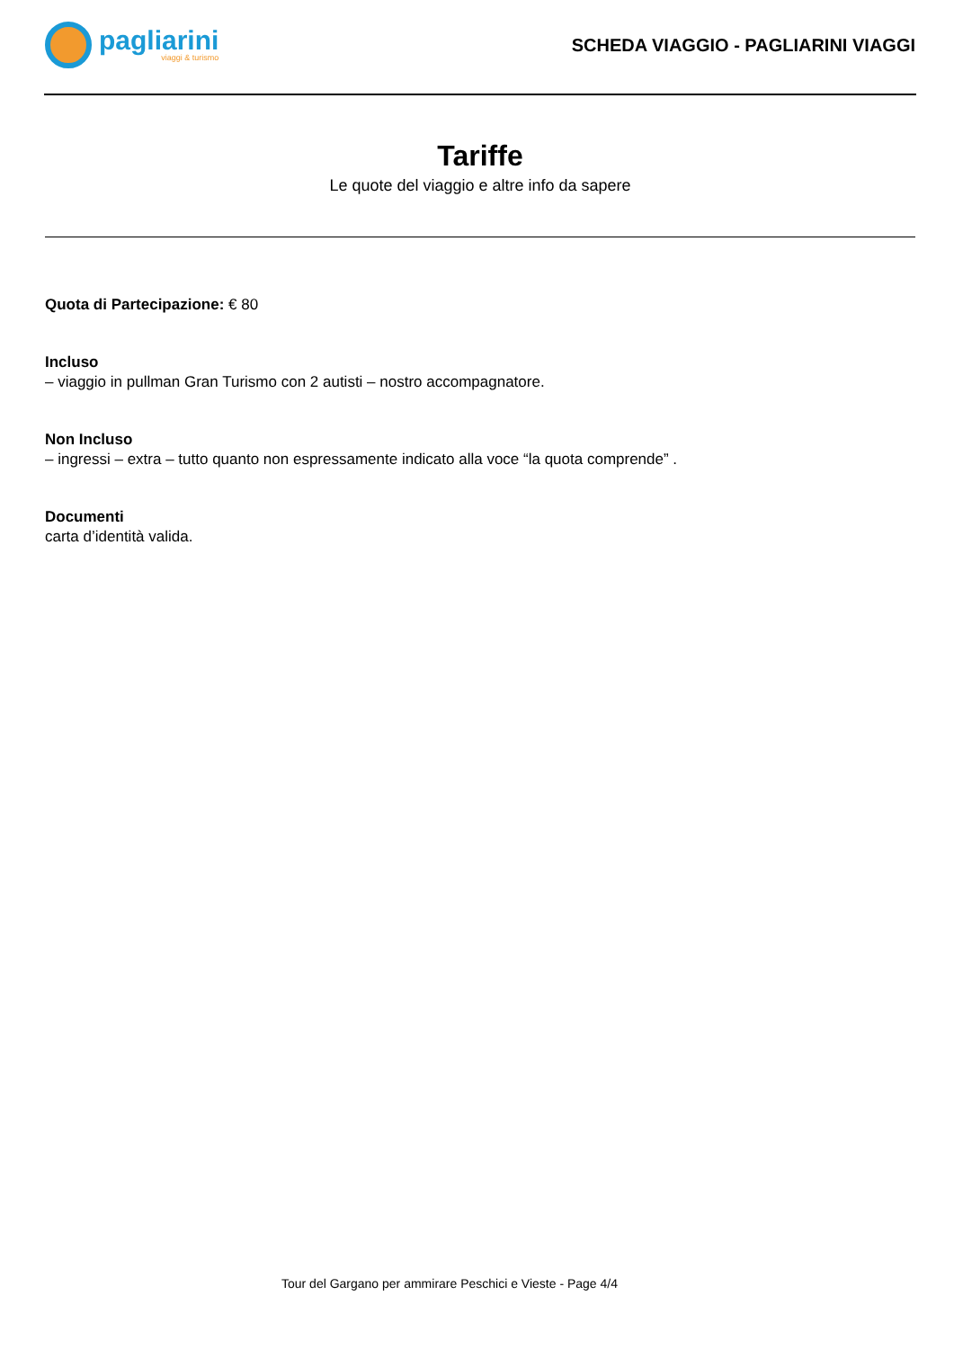pagliarini
viaggi & turismo
SCHEDA VIAGGIO - PAGLIARINI VIAGGI
Tariffe
Le quote del viaggio e altre info da sapere
Quota di Partecipazione: € 80
Incluso
– viaggio in pullman Gran Turismo con 2 autisti – nostro accompagnatore.
Non Incluso
– ingressi – extra – tutto quanto non espressamente indicato alla voce “la quota comprende” .
Documenti
carta d’identità valida.
Tour del Gargano per ammirare Peschici e Vieste - Page 4/4